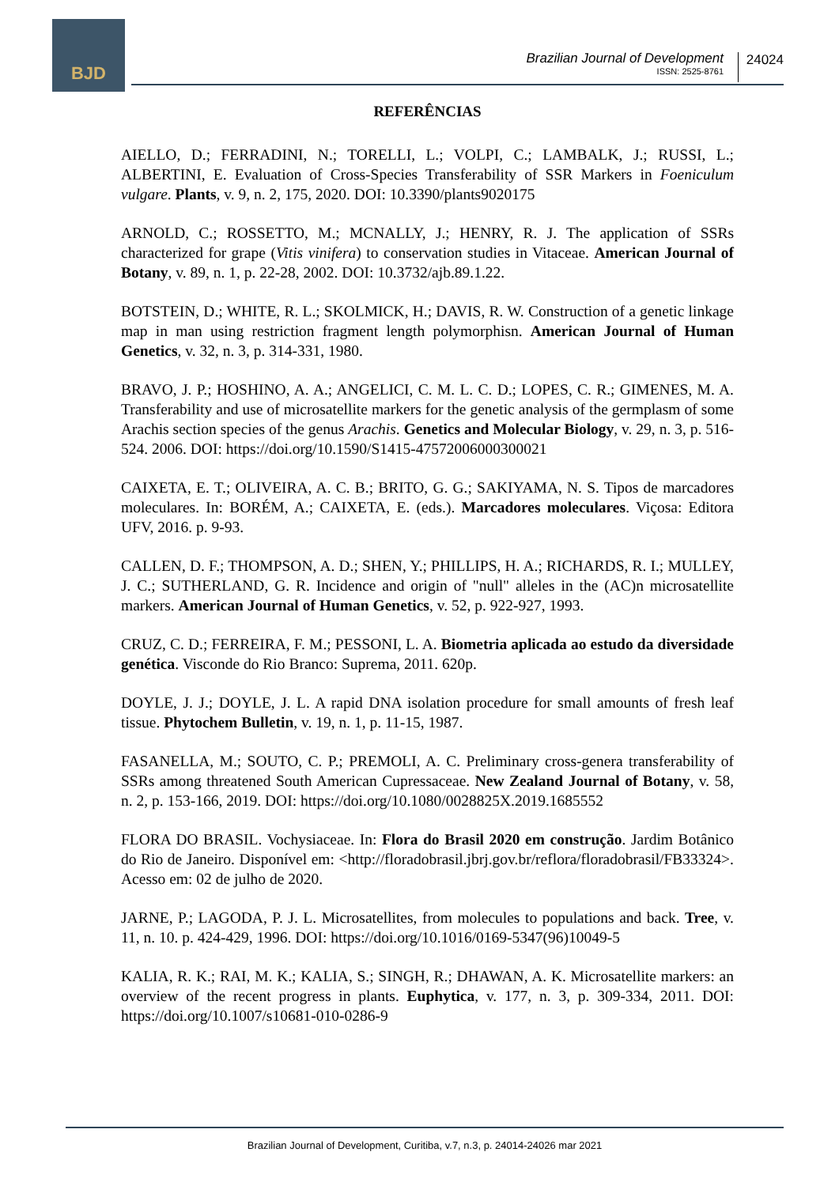BJD
Brazilian Journal of Development
ISSN: 2525-8761
24024
REFERÊNCIAS
AIELLO, D.; FERRADINI, N.; TORELLI, L.; VOLPI, C.; LAMBALK, J.; RUSSI, L.; ALBERTINI, E. Evaluation of Cross-Species Transferability of SSR Markers in Foeniculum vulgare. Plants, v. 9, n. 2, 175, 2020. DOI: 10.3390/plants9020175
ARNOLD, C.; ROSSETTO, M.; MCNALLY, J.; HENRY, R. J. The application of SSRs characterized for grape (Vitis vinifera) to conservation studies in Vitaceae. American Journal of Botany, v. 89, n. 1, p. 22-28, 2002. DOI: 10.3732/ajb.89.1.22.
BOTSTEIN, D.; WHITE, R. L.; SKOLMICK, H.; DAVIS, R. W. Construction of a genetic linkage map in man using restriction fragment length polymorphisn. American Journal of Human Genetics, v. 32, n. 3, p. 314-331, 1980.
BRAVO, J. P.; HOSHINO, A. A.; ANGELICI, C. M. L. C. D.; LOPES, C. R.; GIMENES, M. A. Transferability and use of microsatellite markers for the genetic analysis of the germplasm of some Arachis section species of the genus Arachis. Genetics and Molecular Biology, v. 29, n. 3, p. 516-524. 2006. DOI: https://doi.org/10.1590/S1415-47572006000300021
CAIXETA, E. T.; OLIVEIRA, A. C. B.; BRITO, G. G.; SAKIYAMA, N. S. Tipos de marcadores moleculares. In: BORÉM, A.; CAIXETA, E. (eds.). Marcadores moleculares. Viçosa: Editora UFV, 2016. p. 9-93.
CALLEN, D. F.; THOMPSON, A. D.; SHEN, Y.; PHILLIPS, H. A.; RICHARDS, R. I.; MULLEY, J. C.; SUTHERLAND, G. R. Incidence and origin of "null" alleles in the (AC)n microsatellite markers. American Journal of Human Genetics, v. 52, p. 922-927, 1993.
CRUZ, C. D.; FERREIRA, F. M.; PESSONI, L. A. Biometria aplicada ao estudo da diversidade genética. Visconde do Rio Branco: Suprema, 2011. 620p.
DOYLE, J. J.; DOYLE, J. L. A rapid DNA isolation procedure for small amounts of fresh leaf tissue. Phytochem Bulletin, v. 19, n. 1, p. 11-15, 1987.
FASANELLA, M.; SOUTO, C. P.; PREMOLI, A. C. Preliminary cross-genera transferability of SSRs among threatened South American Cupressaceae. New Zealand Journal of Botany, v. 58, n. 2, p. 153-166, 2019. DOI: https://doi.org/10.1080/0028825X.2019.1685552
FLORA DO BRASIL. Vochysiaceae. In: Flora do Brasil 2020 em construção. Jardim Botânico do Rio de Janeiro. Disponível em: <http://floradobrasil.jbrj.gov.br/reflora/floradobrasil/FB33324>. Acesso em: 02 de julho de 2020.
JARNE, P.; LAGODA, P. J. L. Microsatellites, from molecules to populations and back. Tree, v. 11, n. 10. p. 424-429, 1996. DOI: https://doi.org/10.1016/0169-5347(96)10049-5
KALIA, R. K.; RAI, M. K.; KALIA, S.; SINGH, R.; DHAWAN, A. K. Microsatellite markers: an overview of the recent progress in plants. Euphytica, v. 177, n. 3, p. 309-334, 2011. DOI: https://doi.org/10.1007/s10681-010-0286-9
Brazilian Journal of Development, Curitiba, v.7, n.3, p. 24014-24026 mar 2021